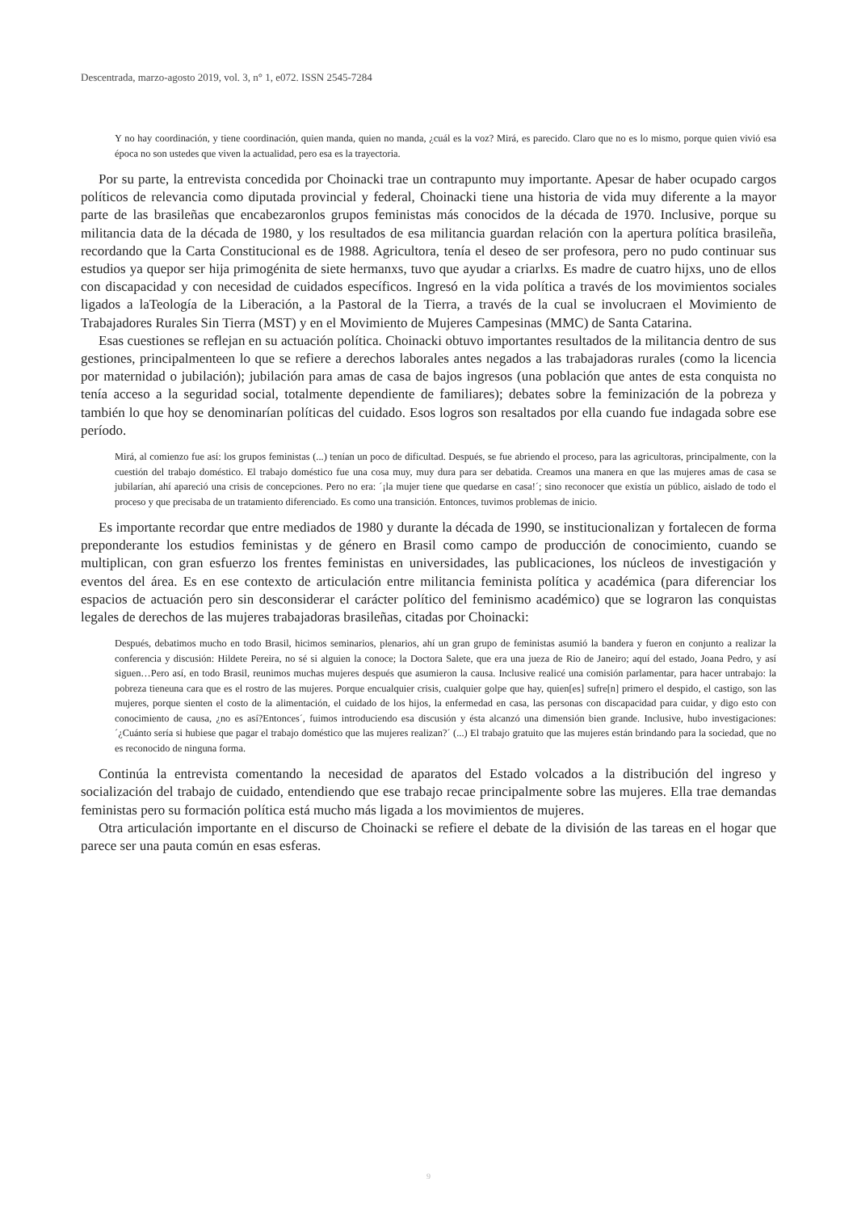Descentrada, marzo-agosto 2019, vol. 3, n° 1, e072. ISSN 2545-7284
Y no hay coordinación, y tiene coordinación, quien manda, quien no manda, ¿cuál es la voz? Mirá, es parecido. Claro que no es lo mismo, porque quien vivió esa época no son ustedes que viven la actualidad, pero esa es la trayectoria.
Por su parte, la entrevista concedida por Choinacki trae un contrapunto muy importante. Apesar de haber ocupado cargos políticos de relevancia como diputada provincial y federal, Choinacki tiene una historia de vida muy diferente a la mayor parte de las brasileñas que encabezaronlos grupos feministas más conocidos de la década de 1970. Inclusive, porque su militancia data de la década de 1980, y los resultados de esa militancia guardan relación con la apertura política brasileña, recordando que la Carta Constitucional es de 1988. Agricultora, tenía el deseo de ser profesora, pero no pudo continuar sus estudios ya quepor ser hija primogénita de siete hermanxs, tuvo que ayudar a criarlxs. Es madre de cuatro hijxs, uno de ellos con discapacidad y con necesidad de cuidados específicos. Ingresó en la vida política a través de los movimientos sociales ligados a laTeología de la Liberación, a la Pastoral de la Tierra, a través de la cual se involucraen el Movimiento de Trabajadores Rurales Sin Tierra (MST) y en el Movimiento de Mujeres Campesinas (MMC) de Santa Catarina.
Esas cuestiones se reflejan en su actuación política. Choinacki obtuvo importantes resultados de la militancia dentro de sus gestiones, principalmenteen lo que se refiere a derechos laborales antes negados a las trabajadoras rurales (como la licencia por maternidad o jubilación); jubilación para amas de casa de bajos ingresos (una población que antes de esta conquista no tenía acceso a la seguridad social, totalmente dependiente de familiares); debates sobre la feminización de la pobreza y también lo que hoy se denominarían políticas del cuidado. Esos logros son resaltados por ella cuando fue indagada sobre ese período.
Mirá, al comienzo fue así: los grupos feministas (...) tenían un poco de dificultad. Después, se fue abriendo el proceso, para las agricultoras, principalmente, con la cuestión del trabajo doméstico. El trabajo doméstico fue una cosa muy, muy dura para ser debatida. Creamos una manera en que las mujeres amas de casa se jubilarían, ahí apareció una crisis de concepciones. Pero no era: ´¡la mujer tiene que quedarse en casa!´; sino reconocer que existía un público, aislado de todo el proceso y que precisaba de un tratamiento diferenciado. Es como una transición. Entonces, tuvimos problemas de inicio.
Es importante recordar que entre mediados de 1980 y durante la década de 1990, se institucionalizan y fortalecen de forma preponderante los estudios feministas y de género en Brasil como campo de producción de conocimiento, cuando se multiplican, con gran esfuerzo los frentes feministas en universidades, las publicaciones, los núcleos de investigación y eventos del área. Es en ese contexto de articulación entre militancia feminista política y académica (para diferenciar los espacios de actuación pero sin desconsiderar el carácter político del feminismo académico) que se lograron las conquistas legales de derechos de las mujeres trabajadoras brasileñas, citadas por Choinacki:
Después, debatimos mucho en todo Brasil, hicimos seminarios, plenarios, ahí un gran grupo de feministas asumió la bandera y fueron en conjunto a realizar la conferencia y discusión: Hildete Pereira, no sé si alguien la conoce; la Doctora Salete, que era una jueza de Rio de Janeiro; aquí del estado, Joana Pedro, y así siguen…Pero así, en todo Brasil, reunimos muchas mujeres después que asumieron la causa. Inclusive realicé una comisión parlamentar, para hacer untrabajo: la pobreza tieneuna cara que es el rostro de las mujeres. Porque encualquier crisis, cualquier golpe que hay, quien[es] sufre[n] primero el despido, el castigo, son las mujeres, porque sienten el costo de la alimentación, el cuidado de los hijos, la enfermedad en casa, las personas con discapacidad para cuidar, y digo esto con conocimiento de causa, ¿no es así?Entonces´, fuimos introduciendo esa discusión y ésta alcanzó una dimensión bien grande. Inclusive, hubo investigaciones: ´¿Cuánto sería si hubiese que pagar el trabajo doméstico que las mujeres realizan?´ (...) El trabajo gratuito que las mujeres están brindando para la sociedad, que no es reconocido de ninguna forma.
Continúa la entrevista comentando la necesidad de aparatos del Estado volcados a la distribución del ingreso y socialización del trabajo de cuidado, entendiendo que ese trabajo recae principalmente sobre las mujeres. Ella trae demandas feministas pero su formación política está mucho más ligada a los movimientos de mujeres.
Otra articulación importante en el discurso de Choinacki se refiere el debate de la división de las tareas en el hogar que parece ser una pauta común en esas esferas.
9